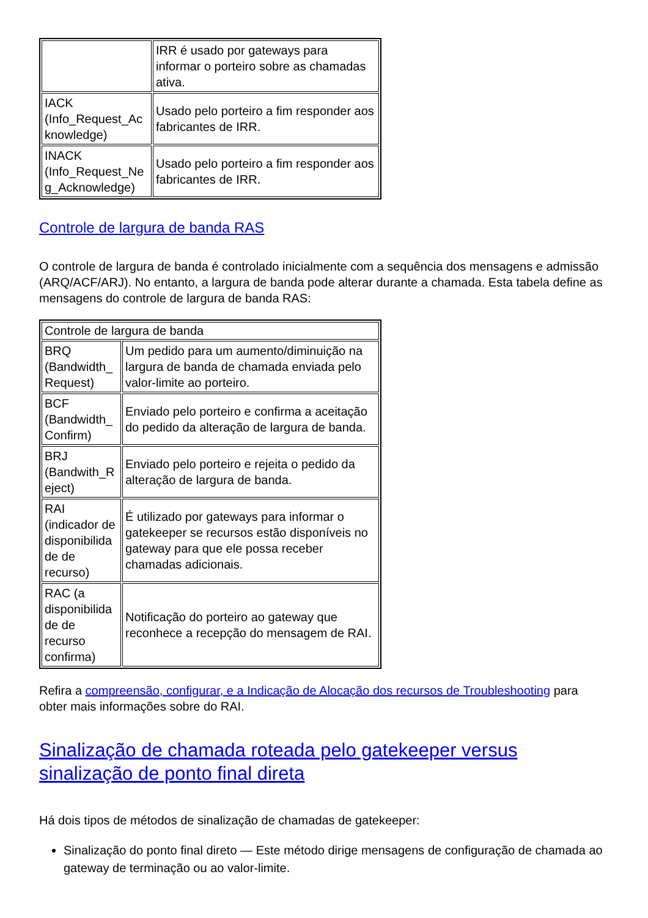| | IRR é usado por gateways para informar o porteiro sobre as chamadas ativa. |
| IACK (Info_Request_Ac knowledge) | Usado pelo porteiro a fim responder aos fabricantes de IRR. |
| INACK (Info_Request_Ne g_Acknowledge) | Usado pelo porteiro a fim responder aos fabricantes de IRR. |
Controle de largura de banda RAS
O controle de largura de banda é controlado inicialmente com a sequência dos mensagens e admissão (ARQ/ACF/ARJ). No entanto, a largura de banda pode alterar durante a chamada. Esta tabela define as mensagens do controle de largura de banda RAS:
| Controle de largura de banda | |
| --- | --- |
| BRQ (Bandwidth_ Request) | Um pedido para um aumento/diminuição na largura de banda de chamada enviada pelo valor-limite ao porteiro. |
| BCF (Bandwidth_ Confirm) | Enviado pelo porteiro e confirma a aceitação do pedido da alteração de largura de banda. |
| BRJ (Bandwith_R eject) | Enviado pelo porteiro e rejeita o pedido da alteração de largura de banda. |
| RAI (indicador de disponibilida de de recurso) | É utilizado por gateways para informar o gatekeeper se recursos estão disponíveis no gateway para que ele possa receber chamadas adicionais. |
| RAC (a disponibilida de de recurso confirma) | Notificação do porteiro ao gateway que reconhece a recepção do mensagem de RAI. |
Refira a compreensão, configurar, e a Indicação de Alocação dos recursos de Troubleshooting para obter mais informações sobre do RAI.
Sinalização de chamada roteada pelo gatekeeper versus sinalização de ponto final direta
Há dois tipos de métodos de sinalização de chamadas de gatekeeper:
Sinalização do ponto final direto — Este método dirige mensagens de configuração de chamada ao gateway de terminação ou ao valor-limite.